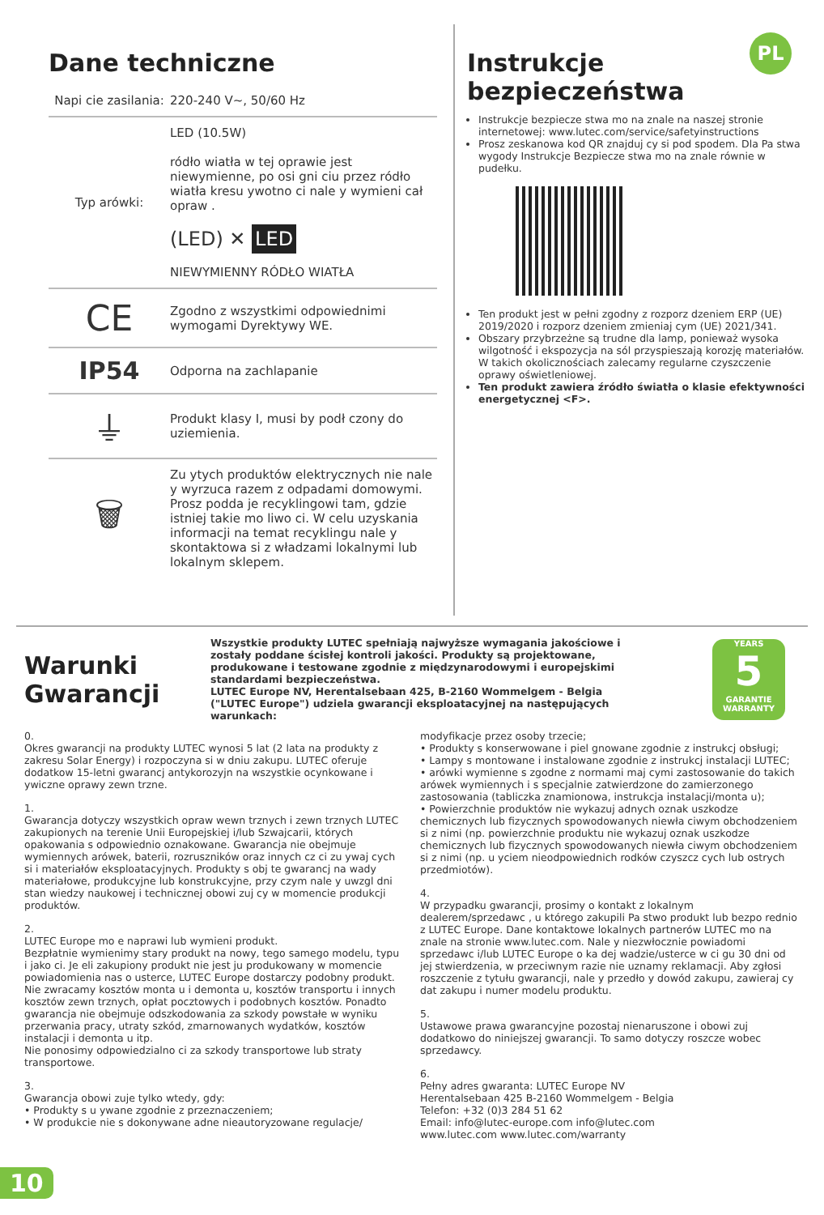PL
Dane techniczne
| Napi cie zasilania: | 220-240 V~, 50/60 Hz |
| Typ arówki: | LED (10.5W) ródło wiatła w tej oprawie jest niewymienne, po osi gni ciu przez ródło wiatła kresu ywotno ci nale y wymieni cał opraw . (LED) ✕ LED NIEWYMIENNY RÓDŁO WIATŁA |
| CE | Zgodno z wszystkimi odpowiednimi wymogami Dyrektywy WE. |
| IP54 | Odporna na zachlapanie |
| ⏚ | Produkt klasy I, musi by podł czony do uziemienia. |
| 🗑 | Zu ytych produktów elektrycznych nie nale y wyrzuca razem z odpadami domowymi. Prosz podda je recyklingowi tam, gdzie istniej takie mo liwo ci. W celu uzyskania informacji na temat recyklingu nale y skontaktowa si z władzami lokalnymi lub lokalnym sklepem. |
Instrukcje
bezpieczeństwa
Instrukcje bezpiecze stwa mo na znale na naszej stronie internetowej: www.lutec.com/service/safetyinstructions
Prosz zeskanowa kod QR znajduj cy si pod spodem. Dla Pa stwa wygody Instrukcje Bezpiecze stwa mo na znale równie w pudełku.
Ten produkt jest w pełni zgodny z rozporz dzeniem ERP (UE) 2019/2020 i rozporz dzeniem zmieniaj cym (UE) 2021/341.
Obszary przybrzeżne są trudne dla lamp, ponieważ wysoka wilgotność i ekspozycja na sól przyspieszają korozję materiałów. W takich okolicznościach zalecamy regularne czyszczenie oprawy oświetleniowej.
Ten produkt zawiera źródło światła o klasie efektywności energetycznej <F>.
Warunki Gwarancji
Wszystkie produkty LUTEC spełniają najwyższe wymagania jakościowe i zostały poddane ścisłej kontroli jakości. Produkty są projektowane, produkowane i testowane zgodnie z międzynarodowymi i europejskimi standardami bezpieczeństwa.
LUTEC Europe NV, Herentalsebaan 425, B-2160 Wommelgem - Belgia ("LUTEC Europe") udziela gwarancji eksploatacyjnej na następujących warunkach:
YEARS
5
GARANTIE WARRANTY
0.
Okres gwarancji na produkty LUTEC wynosi 5 lat (2 lata na produkty z zakresu Solar Energy) i rozpoczyna si w dniu zakupu. LUTEC oferuje dodatkow 15-letni gwarancj antykorozyjn na wszystkie ocynkowane i ywiczne oprawy zewn trzne.
1.
Gwarancja dotyczy wszystkich opraw wewn trznych i zewn trznych LUTEC zakupionych na terenie Unii Europejskiej i/lub Szwajcarii, których opakowania s odpowiednio oznakowane. Gwarancja nie obejmuje wymiennych arówek, baterii, rozruszników oraz innych cz ci zu ywaj cych si i materiałów eksploatacyjnych. Produkty s obj te gwarancj na wady materiałowe, produkcyjne lub konstrukcyjne, przy czym nale y uwzgl dni stan wiedzy naukowej i technicznej obowi zuj cy w momencie produkcji produktów.
2.
LUTEC Europe mo e naprawi lub wymieni produkt.
Bezpłatnie wymienimy stary produkt na nowy, tego samego modelu, typu i jako ci. Je eli zakupiony produkt nie jest ju produkowany w momencie powiadomienia nas o usterce, LUTEC Europe dostarczy podobny produkt. Nie zwracamy kosztów monta u i demonta u, kosztów transportu i innych kosztów zewn trznych, opłat pocztowych i podobnych kosztów. Ponadto gwarancja nie obejmuje odszkodowania za szkody powstałe w wyniku przerwania pracy, utraty szkód, zmarnowanych wydatków, kosztów instalacji i demonta u itp.
Nie ponosimy odpowiedzialno ci za szkody transportowe lub straty transportowe.
3.
Gwarancja obowi zuje tylko wtedy, gdy:
• Produkty s u ywane zgodnie z przeznaczeniem;
• W produkcie nie s dokonywane adne nieautoryzowane regulacje/
modyfikacje przez osoby trzecie;
• Produkty s konserwowane i piel gnowane zgodnie z instrukcj obsługi;
• Lampy s montowane i instalowane zgodnie z instrukcj instalacji LUTEC;
• arówki wymienne s zgodne z normami maj cymi zastosowanie do takich arówek wymiennych i s specjalnie zatwierdzone do zamierzonego zastosowania (tabliczka znamionowa, instrukcja instalacji/monta u);
• Powierzchnie produktów nie wykazuj adnych oznak uszkodze chemicznych lub fizycznych spowodowanych niewła ciwym obchodzeniem si z nimi (np. powierzchnie produktu nie wykazuj oznak uszkodze chemicznych lub fizycznych spowodowanych niewła ciwym obchodzeniem si z nimi (np. u yciem nieodpowiednich rodków czyszcz cych lub ostrych przedmiotów).
4.
W przypadku gwarancji, prosimy o kontakt z lokalnym dealerem/sprzedawc , u którego zakupili Pa stwo produkt lub bezpo rednio z LUTEC Europe. Dane kontaktowe lokalnych partnerów LUTEC mo na znale na stronie www.lutec.com. Nale y niezwłocznie powiadomi sprzedawc i/lub LUTEC Europe o ka dej wadzie/usterce w ci gu 30 dni od jej stwierdzenia, w przeciwnym razie nie uznamy reklamacji. Aby zgłosi roszczenie z tytułu gwarancji, nale y przedło y dowód zakupu, zawieraj cy dat zakupu i numer modelu produktu.
5.
Ustawowe prawa gwarancyjne pozostaj nienaruszone i obowi zuj dodatkowo do niniejszej gwarancji. To samo dotyczy roszcze wobec sprzedawcy.
6.
Pełny adres gwaranta: LUTEC Europe NV
Herentalsebaan 425 B-2160 Wommelgem - Belgia
Telefon: +32 (0)3 284 51 62
Email: info@lutec-europe.com info@lutec.com
www.lutec.com www.lutec.com/warranty
10